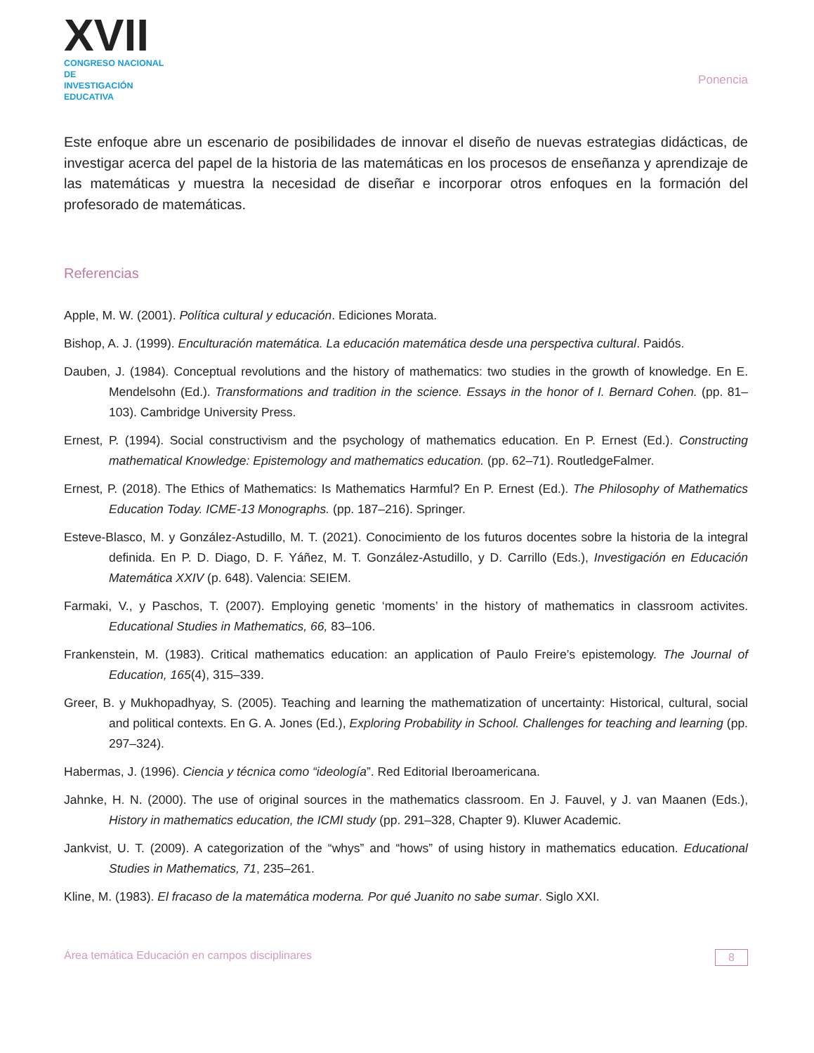XVII
CONGRESO NACIONAL DE
INVESTIGACIÓN EDUCATIVA
Ponencia
Este enfoque abre un escenario de posibilidades de innovar el diseño de nuevas estrategias didácticas, de investigar acerca del papel de la historia de las matemáticas en los procesos de enseñanza y aprendizaje de las matemáticas y muestra la necesidad de diseñar e incorporar otros enfoques en la formación del profesorado de matemáticas.
Referencias
Apple, M. W. (2001). Política cultural y educación. Ediciones Morata.
Bishop, A. J. (1999). Enculturación matemática. La educación matemática desde una perspectiva cultural. Paidós.
Dauben, J. (1984). Conceptual revolutions and the history of mathematics: two studies in the growth of knowledge. En E. Mendelsohn (Ed.). Transformations and tradition in the science. Essays in the honor of I. Bernard Cohen. (pp. 81–103). Cambridge University Press.
Ernest, P. (1994). Social constructivism and the psychology of mathematics education. En P. Ernest (Ed.). Constructing mathematical Knowledge: Epistemology and mathematics education. (pp. 62–71). RoutledgeFalmer.
Ernest, P. (2018). The Ethics of Mathematics: Is Mathematics Harmful? En P. Ernest (Ed.). The Philosophy of Mathematics Education Today. ICME-13 Monographs. (pp. 187–216). Springer.
Esteve-Blasco, M. y González-Astudillo, M. T. (2021). Conocimiento de los futuros docentes sobre la historia de la integral definida. En P. D. Diago, D. F. Yáñez, M. T. González-Astudillo, y D. Carrillo (Eds.), Investigación en Educación Matemática XXIV (p. 648). Valencia: SEIEM.
Farmaki, V., y Paschos, T. (2007). Employing genetic ‘moments’ in the history of mathematics in classroom activites. Educational Studies in Mathematics, 66, 83–106.
Frankenstein, M. (1983). Critical mathematics education: an application of Paulo Freire’s epistemology. The Journal of Education, 165(4), 315–339.
Greer, B. y Mukhopadhyay, S. (2005). Teaching and learning the mathematization of uncertainty: Historical, cultural, social and political contexts. En G. A. Jones (Ed.), Exploring Probability in School. Challenges for teaching and learning (pp. 297–324).
Habermas, J. (1996). Ciencia y técnica como “ideología”. Red Editorial Iberoamericana.
Jahnke, H. N. (2000). The use of original sources in the mathematics classroom. En J. Fauvel, y J. van Maanen (Eds.), History in mathematics education, the ICMI study (pp. 291–328, Chapter 9). Kluwer Academic.
Jankvist, U. T. (2009). A categorization of the “whys” and “hows” of using history in mathematics education. Educational Studies in Mathematics, 71, 235–261.
Kline, M. (1983). El fracaso de la matemática moderna. Por qué Juanito no sabe sumar. Siglo XXI.
Área temática Educación en campos disciplinares 8